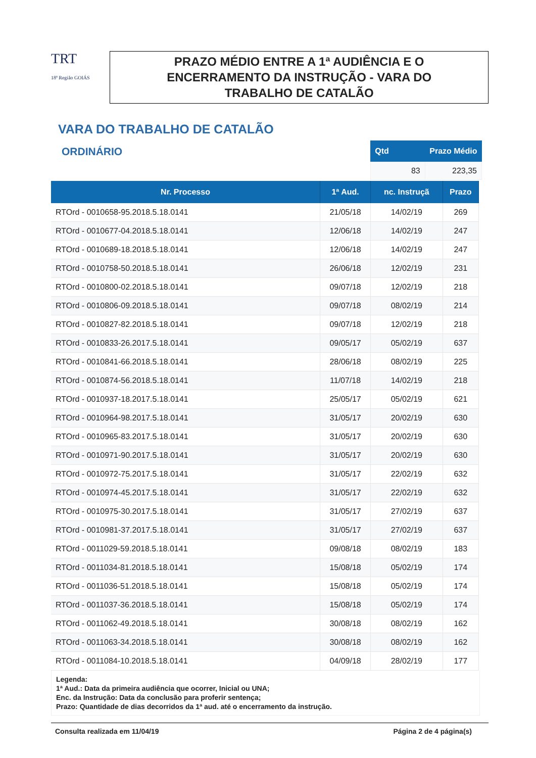TRT
18ª Região GOIÁS
PRAZO MÉDIO ENTRE A 1ª AUDIÊNCIA E O
ENCERRAMENTO DA INSTRUÇÃO - VARA DO
TRABALHO DE CATALÃO
VARA DO TRABALHO DE CATALÃO
ORDINÁRIO
| Qtd | Prazo Médio |
| --- | --- |
| 83 | 223,35 |
| Nr. Processo | 1ª Aud. | nc. Instruçã | Prazo |
| --- | --- | --- | --- |
| RTOrd - 0010658-95.2018.5.18.0141 | 21/05/18 | 14/02/19 | 269 |
| RTOrd - 0010677-04.2018.5.18.0141 | 12/06/18 | 14/02/19 | 247 |
| RTOrd - 0010689-18.2018.5.18.0141 | 12/06/18 | 14/02/19 | 247 |
| RTOrd - 0010758-50.2018.5.18.0141 | 26/06/18 | 12/02/19 | 231 |
| RTOrd - 0010800-02.2018.5.18.0141 | 09/07/18 | 12/02/19 | 218 |
| RTOrd - 0010806-09.2018.5.18.0141 | 09/07/18 | 08/02/19 | 214 |
| RTOrd - 0010827-82.2018.5.18.0141 | 09/07/18 | 12/02/19 | 218 |
| RTOrd - 0010833-26.2017.5.18.0141 | 09/05/17 | 05/02/19 | 637 |
| RTOrd - 0010841-66.2018.5.18.0141 | 28/06/18 | 08/02/19 | 225 |
| RTOrd - 0010874-56.2018.5.18.0141 | 11/07/18 | 14/02/19 | 218 |
| RTOrd - 0010937-18.2017.5.18.0141 | 25/05/17 | 05/02/19 | 621 |
| RTOrd - 0010964-98.2017.5.18.0141 | 31/05/17 | 20/02/19 | 630 |
| RTOrd - 0010965-83.2017.5.18.0141 | 31/05/17 | 20/02/19 | 630 |
| RTOrd - 0010971-90.2017.5.18.0141 | 31/05/17 | 20/02/19 | 630 |
| RTOrd - 0010972-75.2017.5.18.0141 | 31/05/17 | 22/02/19 | 632 |
| RTOrd - 0010974-45.2017.5.18.0141 | 31/05/17 | 22/02/19 | 632 |
| RTOrd - 0010975-30.2017.5.18.0141 | 31/05/17 | 27/02/19 | 637 |
| RTOrd - 0010981-37.2017.5.18.0141 | 31/05/17 | 27/02/19 | 637 |
| RTOrd - 0011029-59.2018.5.18.0141 | 09/08/18 | 08/02/19 | 183 |
| RTOrd - 0011034-81.2018.5.18.0141 | 15/08/18 | 05/02/19 | 174 |
| RTOrd - 0011036-51.2018.5.18.0141 | 15/08/18 | 05/02/19 | 174 |
| RTOrd - 0011037-36.2018.5.18.0141 | 15/08/18 | 05/02/19 | 174 |
| RTOrd - 0011062-49.2018.5.18.0141 | 30/08/18 | 08/02/19 | 162 |
| RTOrd - 0011063-34.2018.5.18.0141 | 30/08/18 | 08/02/19 | 162 |
| RTOrd - 0011084-10.2018.5.18.0141 | 04/09/18 | 28/02/19 | 177 |
Legenda:
1ª Aud.: Data da primeira audiência que ocorrer, Inicial ou UNA;
Enc. da Instrução: Data da conclusão para proferir sentença;
Prazo: Quantidade de dias decorridos da 1ª aud. até o encerramento da instrução.
Consulta realizada em 11/04/19 Página 2 de 4 página(s)